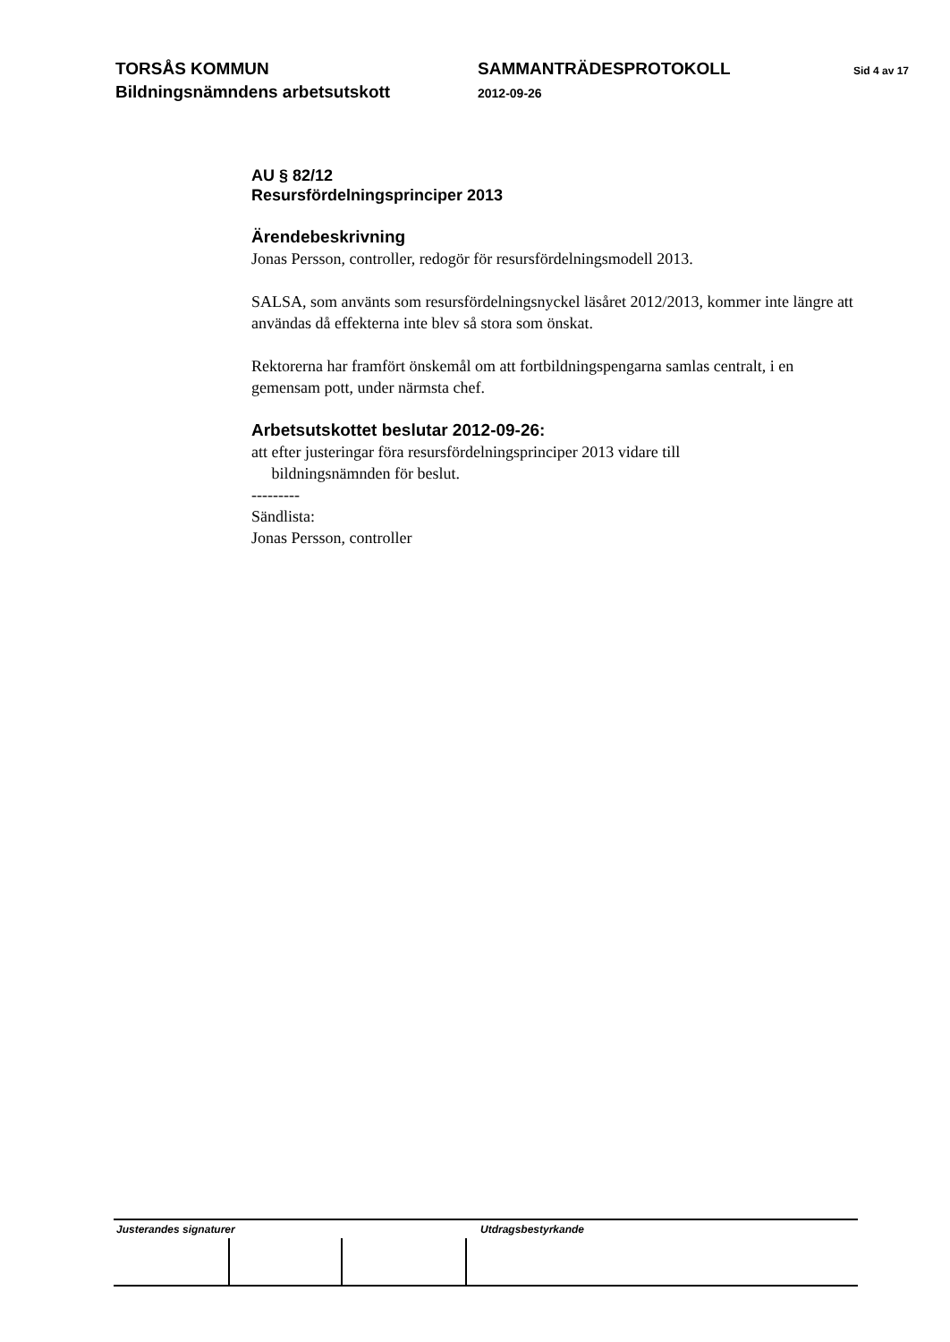TORSÅS KOMMUN
Bildningsnämndens arbetsutskott
SAMMANTRÄDESPROTOKOLL
2012-09-26
Sid 4 av 17
AU § 82/12
Resursfördelningsprinciper 2013
Ärendebeskrivning
Jonas Persson, controller, redogör för resursfördelningsmodell 2013.
SALSA, som använts som resursfördelningsnyckel läsåret 2012/2013, kommer inte längre att användas då effekterna inte blev så stora som önskat.
Rektorerna har framfört önskemål om att fortbildningspengarna samlas centralt, i en gemensam pott, under närmsta chef.
Arbetsutskottet beslutar 2012-09-26:
att efter justeringar föra resursfördelningsprinciper 2013 vidare till
bildningsnämnden för beslut.
---------
Sändlista:
Jonas Persson, controller
Justerandes signaturer Utdragsbestyrkande